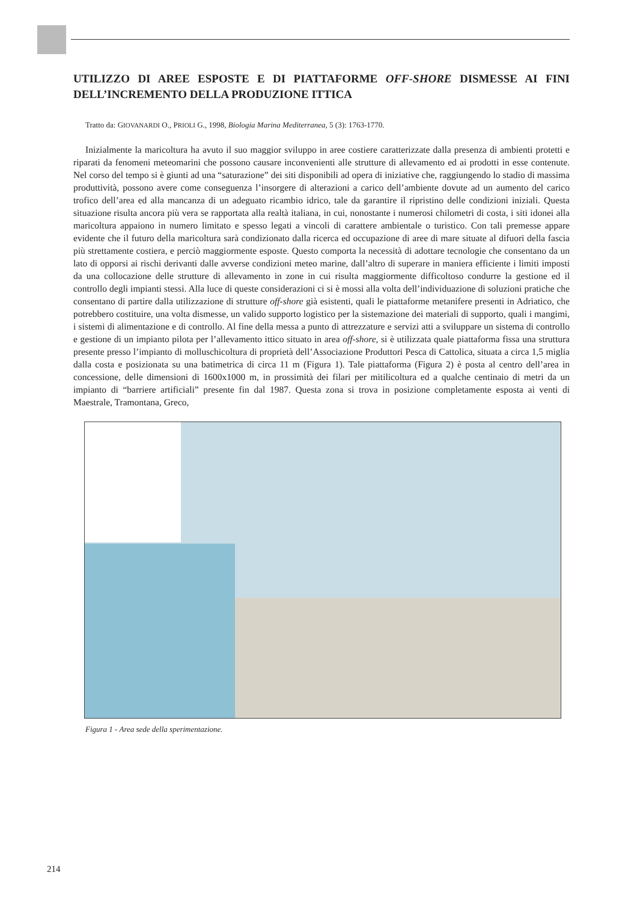UTILIZZO DI AREE ESPOSTE E DI PIATTAFORME OFF-SHORE DISMESSE AI FINI DELL’INCREMENTO DELLA PRODUZIONE ITTICA
Tratto da: GIOVANARDI O., PRIOLI G., 1998, Biologia Marina Mediterranea, 5 (3): 1763-1770.
Inizialmente la maricoltura ha avuto il suo maggior sviluppo in aree costiere caratterizzate dalla presenza di ambienti protetti e riparati da fenomeni meteomarini che possono causare inconvenienti alle strutture di allevamento ed ai prodotti in esse contenute. Nel corso del tempo si è giunti ad una “saturazione” dei siti disponibili ad opera di iniziative che, raggiungendo lo stadio di massima produttività, possono avere come conseguenza l’insorgere di alterazioni a carico dell’ambiente dovute ad un aumento del carico trofico dell’area ed alla mancanza di un adeguato ricambio idrico, tale da garantire il ripristino delle condizioni iniziali. Questa situazione risulta ancora più vera se rapportata alla realtà italiana, in cui, nonostante i numerosi chilometri di costa, i siti idonei alla maricoltura appaiono in numero limitato e spesso legati a vincoli di carattere ambientale o turistico. Con tali premesse appare evidente che il futuro della maricoltura sarà condizionato dalla ricerca ed occupazione di aree di mare situate al difuori della fascia più strettamente costiera, e perciò maggiormente esposte. Questo comporta la necessità di adottare tecnologie che consentano da un lato di opporsi ai rischi derivanti dalle avverse condizioni meteo marine, dall’altro di superare in maniera efficiente i limiti imposti da una collocazione delle strutture di allevamento in zone in cui risulta maggiormente difficoltoso condurre la gestione ed il controllo degli impianti stessi. Alla luce di queste considerazioni ci si è mossi alla volta dell’individuazione di soluzioni pratiche che consentano di partire dalla utilizzazione di strutture off-shore già esistenti, quali le piattaforme metanifere presenti in Adriatico, che potrebbero costituire, una volta dismesse, un valido supporto logistico per la sistemazione dei materiali di supporto, quali i mangimi, i sistemi di alimentazione e di controllo. Al fine della messa a punto di attrezzature e servizi atti a sviluppare un sistema di controllo e gestione di un impianto pilota per l’allevamento ittico situato in area off-shore, si è utilizzata quale piattaforma fissa una struttura presente presso l’impianto di molluschicoltura di proprietà dell’Associazione Produttori Pesca di Cattolica, situata a circa 1,5 miglia dalla costa e posizionata su una batimetrica di circa 11 m (Figura 1). Tale piattaforma (Figura 2) è posta al centro dell’area in concessione, delle dimensioni di 1600x1000 m, in prossimità dei filari per mitilicoltura ed a qualche centinaio di metri da un impianto di “barriere artificiali” presente fin dal 1987. Questa zona si trova in posizione completamente esposta ai venti di Maestrale, Tramontana, Greco,
Figura 1 - Area sede della sperimentazione.
214